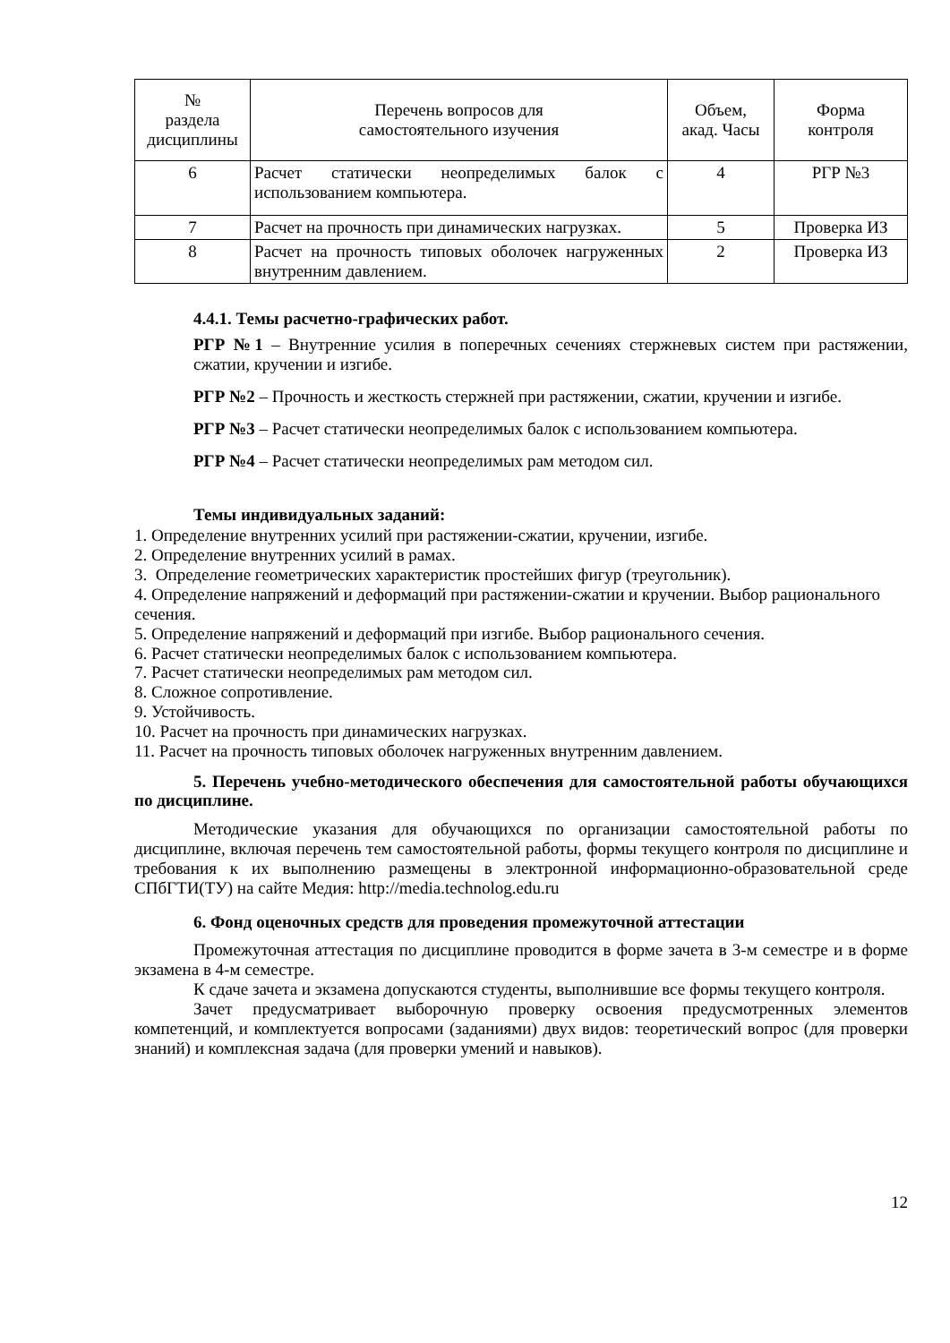| № раздела дисциплины | Перечень вопросов для самостоятельного изучения | Объем, акад. Часы | Форма контроля |
| --- | --- | --- | --- |
| 6 | Расчет статически неопределимых балок с использованием компьютера. | 4 | РГР №3 |
| 7 | Расчет на прочность при динамических нагрузках. | 5 | Проверка ИЗ |
| 8 | Расчет на прочность типовых оболочек нагруженных внутренним давлением. | 2 | Проверка ИЗ |
4.4.1. Темы расчетно-графических работ.
РГР №1 – Внутренние усилия в поперечных сечениях стержневых систем при растяжении, сжатии, кручении и изгибе.
РГР №2 – Прочность и жесткость стержней при растяжении, сжатии, кручении и изгибе.
РГР №3 – Расчет статически неопределимых балок с использованием компьютера.
РГР №4 – Расчет статически неопределимых рам методом сил.
Темы индивидуальных заданий:
1. Определение внутренних усилий при растяжении-сжатии, кручении, изгибе.
2. Определение внутренних усилий в рамах.
3. Определение геометрических характеристик простейших фигур (треугольник).
4. Определение напряжений и деформаций при растяжении-сжатии и кручении. Выбор рационального сечения.
5. Определение напряжений и деформаций при изгибе. Выбор рационального сечения.
6. Расчет статически неопределимых балок с использованием компьютера.
7. Расчет статически неопределимых рам методом сил.
8. Сложное сопротивление.
9. Устойчивость.
10. Расчет на прочность при динамических нагрузках.
11. Расчет на прочность типовых оболочек нагруженных внутренним давлением.
5. Перечень учебно-методического обеспечения для самостоятельной работы обучающихся по дисциплине.
Методические указания для обучающихся по организации самостоятельной работы по дисциплине, включая перечень тем самостоятельной работы, формы текущего контроля по дисциплине и требования к их выполнению размещены в электронной информационно-образовательной среде СПбГТИ(ТУ) на сайте Медия: http://media.technolog.edu.ru
6. Фонд оценочных средств для проведения промежуточной аттестации
Промежуточная аттестация по дисциплине проводится в форме зачета в 3-м семестре и в форме экзамена в 4-м семестре.
К сдаче зачета и экзамена допускаются студенты, выполнившие все формы текущего контроля.
Зачет предусматривает выборочную проверку освоения предусмотренных элементов компетенций, и комплектуется вопросами (заданиями) двух видов: теоретический вопрос (для проверки знаний) и комплексная задача (для проверки умений и навыков).
12